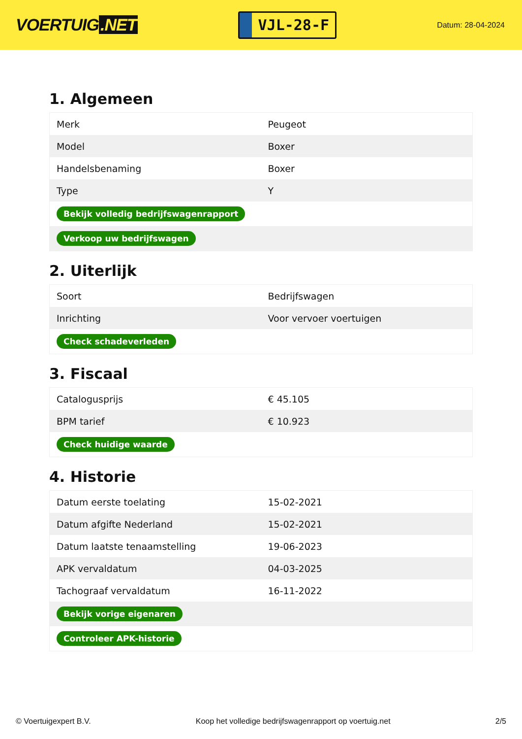VOERTUIG.NET
VJL-28-F
Datum: 28-04-2024
1. Algemeen
| Merk | Peugeot |
| Model | Boxer |
| Handelsbenaming | Boxer |
| Type | Y |
| Bekijk volledig bedrijfswagenrapport | |
| Verkoop uw bedrijfswagen | |
2. Uiterlijk
| Soort | Bedrijfswagen |
| Inrichting | Voor vervoer voertuigen |
| Check schadeverleden | |
3. Fiscaal
| Catalogusprijs | € 45.105 |
| BPM tarief | € 10.923 |
| Check huidige waarde | |
4. Historie
| Datum eerste toelating | 15-02-2021 |
| Datum afgifte Nederland | 15-02-2021 |
| Datum laatste tenaamstelling | 19-06-2023 |
| APK vervaldatum | 04-03-2025 |
| Tachograaf vervaldatum | 16-11-2022 |
| Bekijk vorige eigenaren | |
| Controleer APK-historie | |
© Voertuigexpert B.V. Koop het volledige bedrijfswagenrapport op voertuig.net 2/5